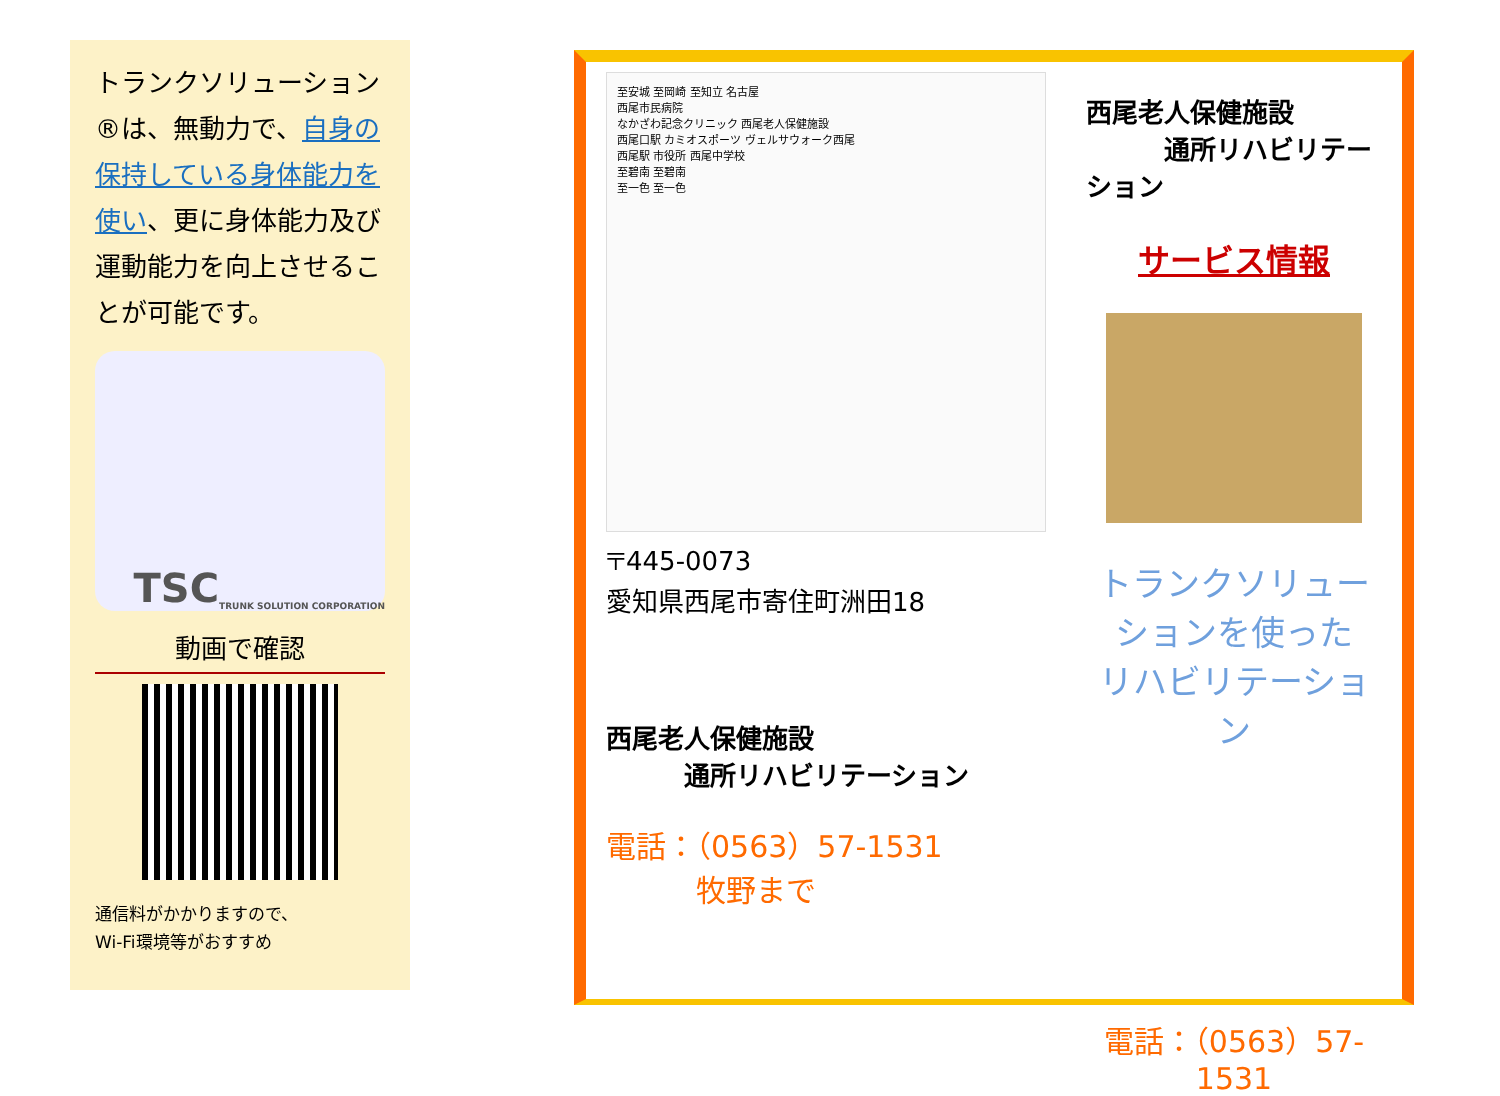トランクソリューション®は、無動力で、自身の保持している身体能力を使い、更に身体能力及び運動能力を向上させることが可能です。
TSC
TRUNK SOLUTION CORPORATION
動画で確認
通信料がかかりますので、
Wi-Fi環境等がおすすめ
至安城 至岡崎 至知立 名古屋
西尾市民病院
なかざわ記念クリニック 西尾老人保健施設
西尾口駅 カミオスポーツ ヴェルサウォーク西尾
西尾駅 市役所 西尾中学校
至碧南 至碧南
至一色 至一色
〒445-0073
愛知県西尾市寄住町洲田18
西尾老人保健施設
　　　通所リハビリテーション
電話：（0563）57-1531
　　　牧野まで
西尾老人保健施設
　　　通所リハビリテーション
サービス情報
トランクソリューションを使った
リハビリテーション
電話：（0563）57-1531